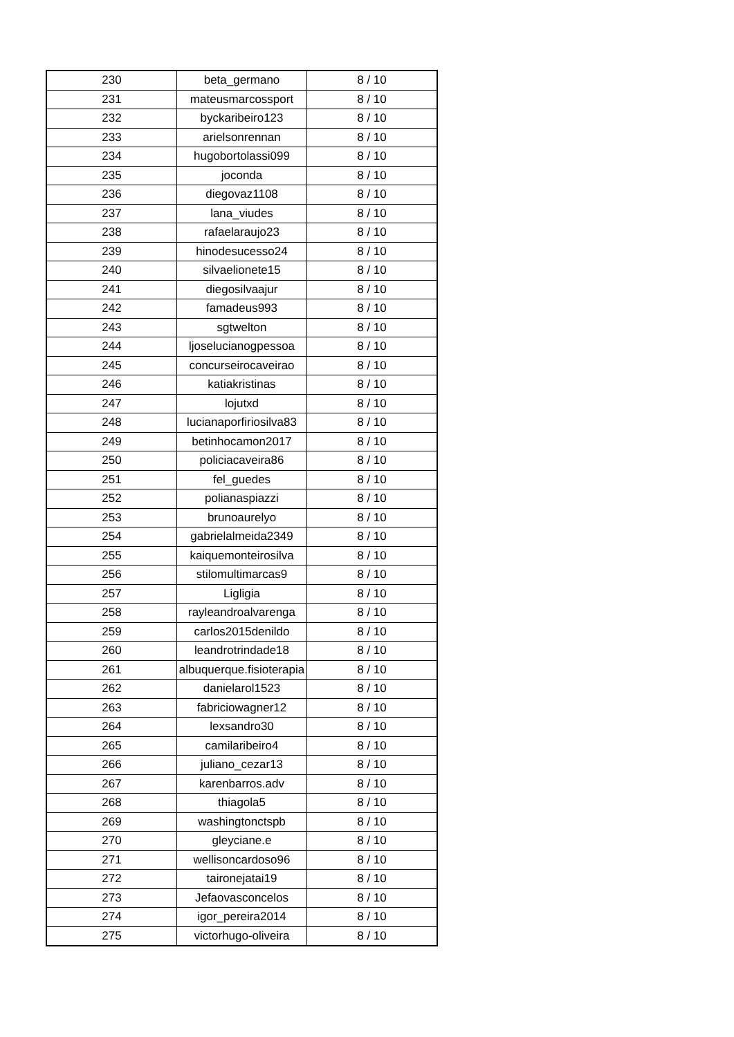| 230 | beta_germano | 8 / 10 |
| 231 | mateusmarcossport | 8 / 10 |
| 232 | byckaribeiro123 | 8 / 10 |
| 233 | arielsonrennan | 8 / 10 |
| 234 | hugobortolassi099 | 8 / 10 |
| 235 | joconda | 8 / 10 |
| 236 | diegovaz1108 | 8 / 10 |
| 237 | lana_viudes | 8 / 10 |
| 238 | rafaelaraujo23 | 8 / 10 |
| 239 | hinodesucesso24 | 8 / 10 |
| 240 | silvaelionete15 | 8 / 10 |
| 241 | diegosilvaajur | 8 / 10 |
| 242 | famadeus993 | 8 / 10 |
| 243 | sgtwelton | 8 / 10 |
| 244 | ljoselucianogpessoa | 8 / 10 |
| 245 | concurseirocaveirao | 8 / 10 |
| 246 | katiakristinas | 8 / 10 |
| 247 | lojutxd | 8 / 10 |
| 248 | lucianaporfiriosilva83 | 8 / 10 |
| 249 | betinhocamon2017 | 8 / 10 |
| 250 | policiacaveira86 | 8 / 10 |
| 251 | fel_guedes | 8 / 10 |
| 252 | polianaspiazzi | 8 / 10 |
| 253 | brunoaurelyo | 8 / 10 |
| 254 | gabrielalmeida2349 | 8 / 10 |
| 255 | kaiquemonteirosilva | 8 / 10 |
| 256 | stilomultimarcas9 | 8 / 10 |
| 257 | Ligligia | 8 / 10 |
| 258 | rayleandroalvarenga | 8 / 10 |
| 259 | carlos2015denildo | 8 / 10 |
| 260 | leandrotrindade18 | 8 / 10 |
| 261 | albuquerque.fisioterapia | 8 / 10 |
| 262 | danielarol1523 | 8 / 10 |
| 263 | fabriciowagner12 | 8 / 10 |
| 264 | lexsandro30 | 8 / 10 |
| 265 | camilaribeiro4 | 8 / 10 |
| 266 | juliano_cezar13 | 8 / 10 |
| 267 | karenbarros.adv | 8 / 10 |
| 268 | thiagola5 | 8 / 10 |
| 269 | washingtonctspb | 8 / 10 |
| 270 | gleyciane.e | 8 / 10 |
| 271 | wellisoncardoso96 | 8 / 10 |
| 272 | taironejatai19 | 8 / 10 |
| 273 | Jefaovasconcelos | 8 / 10 |
| 274 | igor_pereira2014 | 8 / 10 |
| 275 | victorhugo-oliveira | 8 / 10 |